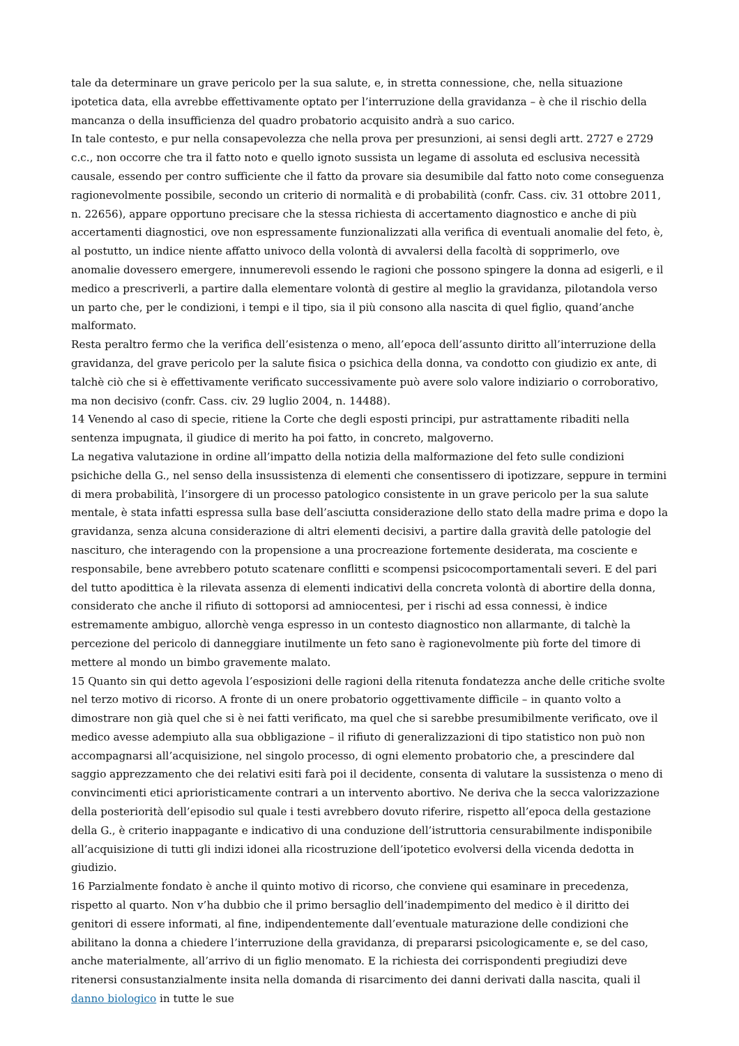tale da determinare un grave pericolo per la sua salute, e, in stretta connessione, che, nella situazione ipotetica data, ella avrebbe effettivamente optato per l’interruzione della gravidanza – è che il rischio della mancanza o della insufficienza del quadro probatorio acquisito andrà a suo carico.
In tale contesto, e pur nella consapevolezza che nella prova per presunzioni, ai sensi degli artt. 2727 e 2729 c.c., non occorre che tra il fatto noto e quello ignoto sussista un legame di assoluta ed esclusiva necessità causale, essendo per contro sufficiente che il fatto da provare sia desumibile dal fatto noto come conseguenza ragionevolmente possibile, secondo un criterio di normalità e di probabilità (confr. Cass. civ. 31 ottobre 2011, n. 22656), appare opportuno precisare che la stessa richiesta di accertamento diagnostico e anche di più accertamenti diagnostici, ove non espressamente funzionalizzati alla verifica di eventuali anomalie del feto, è, al postutto, un indice niente affatto univoco della volontà di avvalersi della facoltà di sopprimerlo, ove anomalie dovessero emergere, innumerevoli essendo le ragioni che possono spingere la donna ad esigerli, e il medico a prescriverli, a partire dalla elementare volontà di gestire al meglio la gravidanza, pilotandola verso un parto che, per le condizioni, i tempi e il tipo, sia il più consono alla nascita di quel figlio, quand’anche malformato.
Resta peraltro fermo che la verifica dell’esistenza o meno, all’epoca dell’assunto diritto all’interruzione della gravidanza, del grave pericolo per la salute fisica o psichica della donna, va condotto con giudizio ex ante, di talchè ciò che si è effettivamente verificato successivamente può avere solo valore indiziario o corroborativo, ma non decisivo (confr. Cass. civ. 29 luglio 2004, n. 14488).
14 Venendo al caso di specie, ritiene la Corte che degli esposti principi, pur astrattamente ribaditi nella sentenza impugnata, il giudice di merito ha poi fatto, in concreto, malgoverno.
La negativa valutazione in ordine all’impatto della notizia della malformazione del feto sulle condizioni psichiche della G., nel senso della insussistenza di elementi che consentissero di ipotizzare, seppure in termini di mera probabilità, l’insorgere di un processo patologico consistente in un grave pericolo per la sua salute mentale, è stata infatti espressa sulla base dell’asciutta considerazione dello stato della madre prima e dopo la gravidanza, senza alcuna considerazione di altri elementi decisivi, a partire dalla gravità delle patologie del nascituro, che interagendo con la propensione a una procreazione fortemente desiderata, ma cosciente e responsabile, bene avrebbero potuto scatenare conflitti e scompensi psicocomportamentali severi. E del pari del tutto apodittica è la rilevata assenza di elementi indicativi della concreta volontà di abortire della donna, considerato che anche il rifiuto di sottoporsi ad amniocentesi, per i rischi ad essa connessi, è indice estremamente ambiguo, allorchè venga espresso in un contesto diagnostico non allarmante, di talchè la percezione del pericolo di danneggiare inutilmente un feto sano è ragionevolmente più forte del timore di mettere al mondo un bimbo gravemente malato.
15 Quanto sin qui detto agevola l’esposizioni delle ragioni della ritenuta fondatezza anche delle critiche svolte nel terzo motivo di ricorso. A fronte di un onere probatorio oggettivamente difficile – in quanto volto a dimostrare non già quel che si è nei fatti verificato, ma quel che si sarebbe presumibilmente verificato, ove il medico avesse adempiuto alla sua obbligazione – il rifiuto di generalizzazioni di tipo statistico non può non accompagnarsi all’acquisizione, nel singolo processo, di ogni elemento probatorio che, a prescindere dal saggio apprezzamento che dei relativi esiti farà poi il decidente, consenta di valutare la sussistenza o meno di convincimenti etici aprioristicamente contrari a un intervento abortivo. Ne deriva che la secca valorizzazione della posteriorità dell’episodio sul quale i testi avrebbero dovuto riferire, rispetto all’epoca della gestazione della G., è criterio inappagante e indicativo di una conduzione dell’istruttoria censurabilmente indisponibile all’acquisizione di tutti gli indizi idonei alla ricostruzione dell’ipotetico evolversi della vicenda dedotta in giudizio.
16 Parzialmente fondato è anche il quinto motivo di ricorso, che conviene qui esaminare in precedenza, rispetto al quarto. Non v’ha dubbio che il primo bersaglio dell’inadempimento del medico è il diritto dei genitori di essere informati, al fine, indipendentemente dall’eventuale maturazione delle condizioni che abilitano la donna a chiedere l’interruzione della gravidanza, di prepararsi psicologicamente e, se del caso, anche materialmente, all’arrivo di un figlio menomato. E la richiesta dei corrispondenti pregiudizi deve ritenersi consustanzialmente insita nella domanda di risarcimento dei danni derivati dalla nascita, quali il danno biologico in tutte le sue